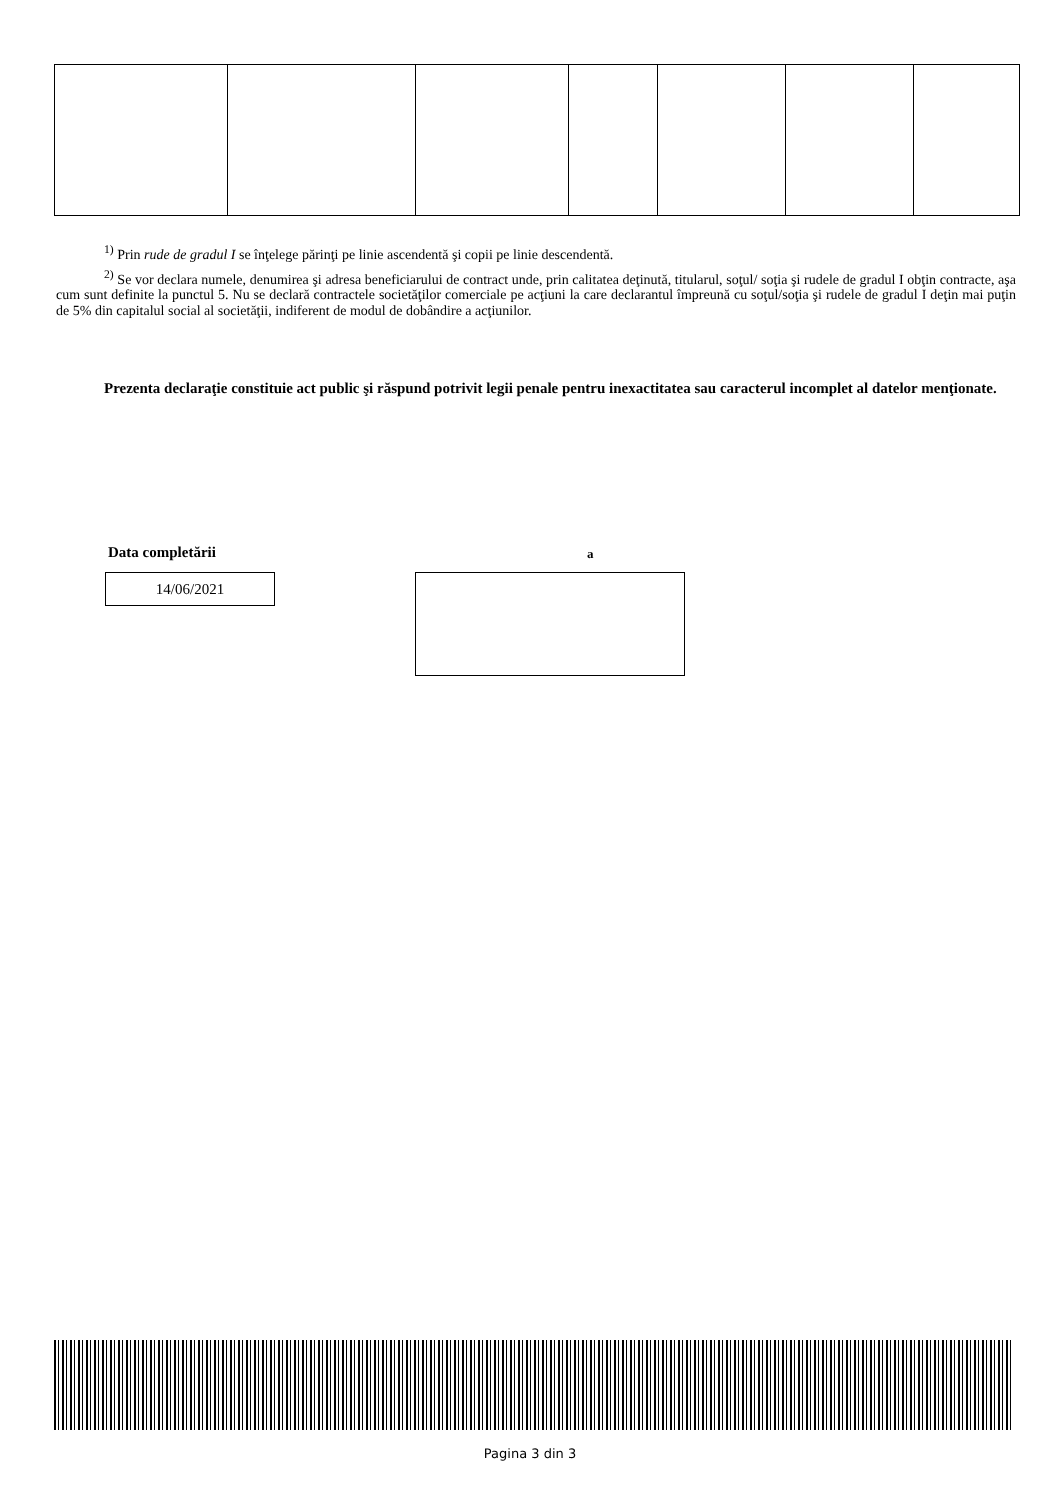<sup>1)</sup> Prin rude de gradul I se înţelege părinţi pe linie ascendentă şi copii pe linie descendentă.
<sup>2)</sup> Se vor declara numele, denumirea şi adresa beneficiarului de contract unde, prin calitatea deţinută, titularul, soţul/ soţia şi rudele de gradul I obţin contracte, aşa cum sunt definite la punctul 5. Nu se declară contractele societăţilor comerciale pe acţiuni la care declarantul împreună cu soţul/soţia şi rudele de gradul I deţin mai puţin de 5% din capitalul social al societăţii, indiferent de modul de dobândire a acţiunilor.
Prezenta declaraţie constituie act public şi răspund potrivit legii penale pentru inexactitatea sau caracterul incomplet al datelor menţionate.
Data completării
14/06/2021
a
Pagina 3 din 3